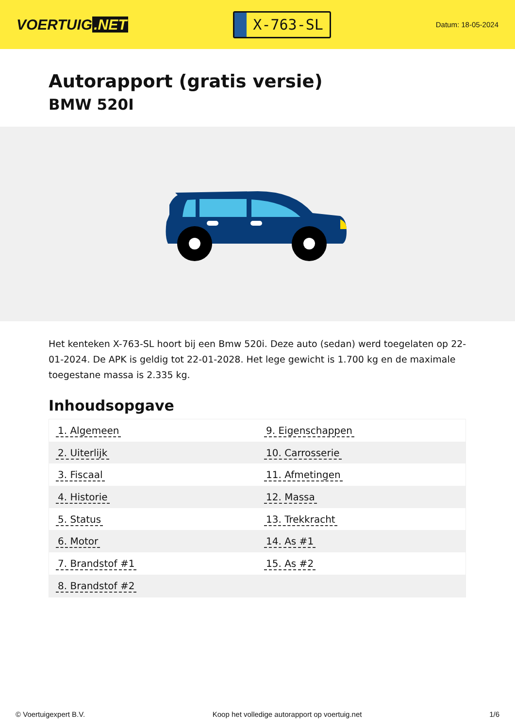VOERTUIG.NET
X-763-SL
Datum: 18-05-2024
Autorapport (gratis versie)
BMW 520I
Het kenteken X-763-SL hoort bij een Bmw 520i. Deze auto (sedan) werd toegelaten op 22-01-2024. De APK is geldig tot 22-01-2028. Het lege gewicht is 1.700 kg en de maximale toegestane massa is 2.335 kg.
Inhoudsopgave
| 1. Algemeen | 9. Eigenschappen |
| 2. Uiterlijk | 10. Carrosserie |
| 3. Fiscaal | 11. Afmetingen |
| 4. Historie | 12. Massa |
| 5. Status | 13. Trekkracht |
| 6. Motor | 14. As #1 |
| 7. Brandstof #1 | 15. As #2 |
| 8. Brandstof #2 | |
© Voertuigexpert B.V. Koop het volledige autorapport op voertuig.net 1/6